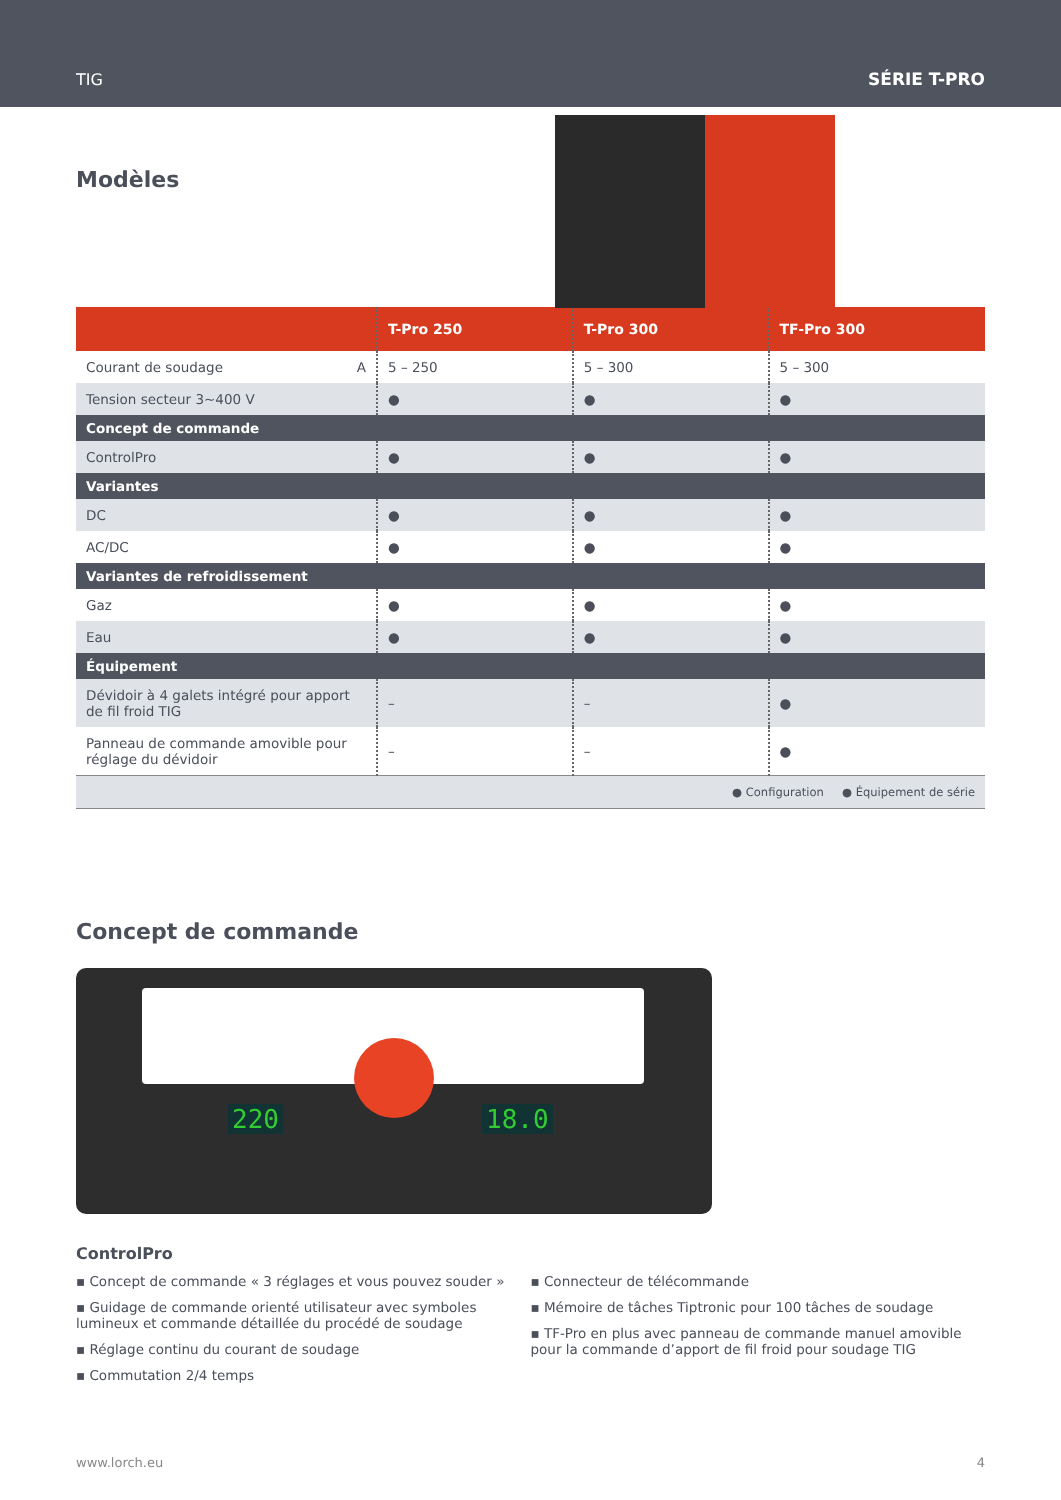TIG SÉRIE T-PRO
Modèles
| | T-Pro 250 | T-Pro 300 | TF-Pro 300 |
| --- | --- | --- | --- |
| Courant de soudage A | 5 – 250 | 5 – 300 | 5 – 300 |
| Tension secteur 3~400 V | ● | ● | ● |
| Concept de commande | | | |
| ControlPro | ● | ● | ● |
| Variantes | | | |
| DC | ● | ● | ● |
| AC/DC | ● | ● | ● |
| Variantes de refroidissement | | | |
| Gaz | ● | ● | ● |
| Eau | ● | ● | ● |
| Équipement | | | |
| Dévidoir à 4 galets intégré pour apport de fil froid TIG | – | – | ● |
| Panneau de commande amovible pour réglage du dévidoir | – | – | ● |
| ● Configuration ● Équipement de série | | | |
Concept de commande
220 18.0
ControlPro
▪ Concept de commande « 3 réglages et vous pouvez souder »
▪ Guidage de commande orienté utilisateur avec symboles lumineux et commande détaillée du procédé de soudage
▪ Réglage continu du courant de soudage
▪ Commutation 2/4 temps
▪ Connecteur de télécommande
▪ Mémoire de tâches Tiptronic pour 100 tâches de soudage
▪ TF-Pro en plus avec panneau de commande manuel amovible pour la commande d’apport de fil froid pour soudage TIG
www.lorch.eu 4